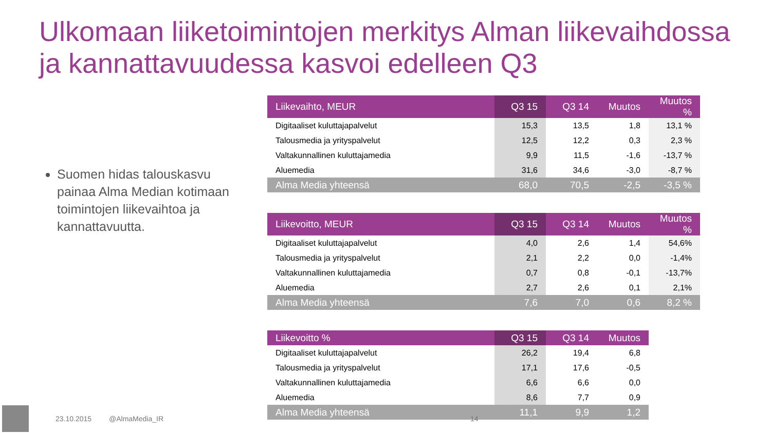Ulkomaan liiketoimintojen merkitys Alman liikevaihdossa
ja kannattavuudessa kasvoi edelleen Q3
Suomen hidas talouskasvu painaa Alma Median kotimaan toimintojen liikevaihtoa ja kannattavuutta.
| Liikevaihto, MEUR | Q3 15 | Q3 14 | Muutos | Muutos % |
| --- | --- | --- | --- | --- |
| Digitaaliset kuluttajapalvelut | 15,3 | 13,5 | 1,8 | 13,1 % |
| Talousmedia ja yrityspalvelut | 12,5 | 12,2 | 0,3 | 2,3 % |
| Valtakunnallinen kuluttajamedia | 9,9 | 11,5 | -1,6 | -13,7 % |
| Aluemedia | 31,6 | 34,6 | -3,0 | -8,7 % |
| Alma Media yhteensä | 68,0 | 70,5 | -2,5 | -3,5 % |
| Liikevoitto, MEUR | Q3 15 | Q3 14 | Muutos | Muutos % |
| --- | --- | --- | --- | --- |
| Digitaaliset kuluttajapalvelut | 4,0 | 2,6 | 1,4 | 54,6% |
| Talousmedia ja yrityspalvelut | 2,1 | 2,2 | 0,0 | -1,4% |
| Valtakunnallinen kuluttajamedia | 0,7 | 0,8 | -0,1 | -13,7% |
| Aluemedia | 2,7 | 2,6 | 0,1 | 2,1% |
| Alma Media yhteensä | 7,6 | 7,0 | 0,6 | 8,2 % |
| Liikevoitto % | Q3 15 | Q3 14 | Muutos |
| --- | --- | --- | --- |
| Digitaaliset kuluttajapalvelut | 26,2 | 19,4 | 6,8 |
| Talousmedia ja yrityspalvelut | 17,1 | 17,6 | -0,5 |
| Valtakunnallinen kuluttajamedia | 6,6 | 6,6 | 0,0 |
| Aluemedia | 8,6 | 7,7 | 0,9 |
| Alma Media yhteensä | 11,1 | 9,9 | 1,2 |
23.10.2015 @AlmaMedia_IR 14